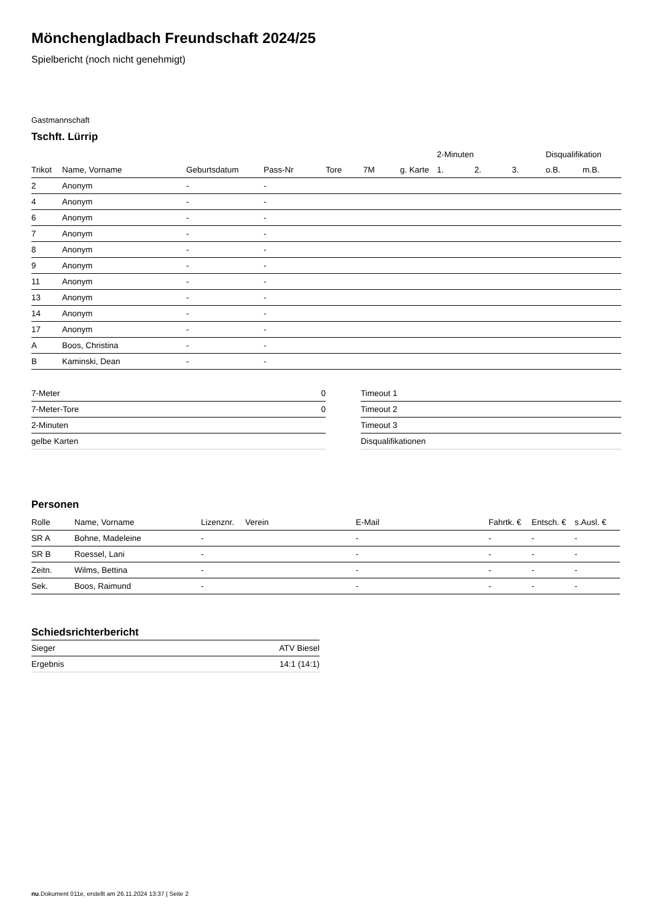Mönchengladbach Freundschaft 2024/25
Spielbericht (noch nicht genehmigt)
Gastmannschaft
Tschft. Lürrip
| | | | | | | | 2-Minuten | | | Disqualifikation | |
| --- | --- | --- | --- | --- | --- | --- | --- | --- | --- | --- | --- |
| Trikot | Name, Vorname | Geburtsdatum | Pass-Nr | Tore | 7M | g. Karte | 1. | 2. | 3. | o.B. | m.B. |
| 2 | Anonym | - | - | | | | | | | | |
| 4 | Anonym | - | - | | | | | | | | |
| 6 | Anonym | - | - | | | | | | | | |
| 7 | Anonym | - | - | | | | | | | | |
| 8 | Anonym | - | - | | | | | | | | |
| 9 | Anonym | - | - | | | | | | | | |
| 11 | Anonym | - | - | | | | | | | | |
| 13 | Anonym | - | - | | | | | | | | |
| 14 | Anonym | - | - | | | | | | | | |
| 17 | Anonym | - | - | | | | | | | | |
| A | Boos, Christina | - | - | | | | | | | | |
| B | Kaminski, Dean | - | - | | | | | | | | |
| 7-Meter | 0 |
| 7-Meter-Tore | 0 |
| 2-Minuten | |
| gelbe Karten | |
| Timeout 1 |
| Timeout 2 |
| Timeout 3 |
| Disqualifikationen |
Personen
| Rolle | Name, Vorname | Lizenznr. | Verein | E-Mail | Fahrtk. € | Entsch. € | s.Ausl. € |
| --- | --- | --- | --- | --- | --- | --- | --- |
| SR A | Bohne, Madeleine | - | | - | - | - | - |
| SR B | Roessel, Lani | - | | - | - | - | - |
| Zeitn. | Wilms, Bettina | - | | - | - | - | - |
| Sek. | Boos, Raimund | - | | - | - | - | - |
Schiedsrichterbericht
| Sieger | ATV Biesel |
| Ergebnis | 14:1 (14:1) |
nu.Dokument 011e, erstellt am 26.11.2024 13:37 | Seite 2